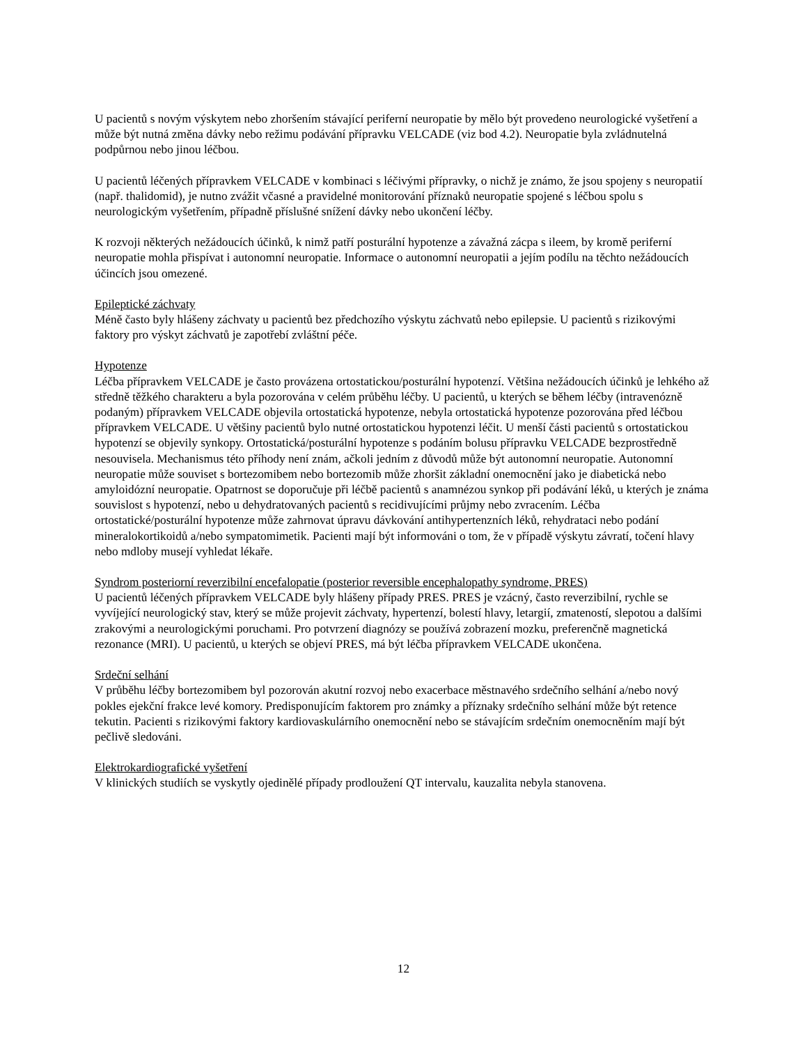U pacientů s novým výskytem nebo zhoršením stávající periferní neuropatie by mělo být provedeno neurologické vyšetření a může být nutná změna dávky nebo režimu podávání přípravku VELCADE (viz bod 4.2). Neuropatie byla zvládnutelná podpůrnou nebo jinou léčbou.
U pacientů léčených přípravkem VELCADE v kombinaci s léčivými přípravky, o nichž je známo, že jsou spojeny s neuropatií (např. thalidomid), je nutno zvážit včasné a pravidelné monitorování příznaků neuropatie spojené s léčbou spolu s neurologickým vyšetřením, případně příslušné snížení dávky nebo ukončení léčby.
K rozvoji některých nežádoucích účinků, k nimž patří posturální hypotenze a závažná zácpa s ileem, by kromě periferní neuropatie mohla přispívat i autonomní neuropatie. Informace o autonomní neuropatii a jejím podílu na těchto nežádoucích účincích jsou omezené.
Epileptické záchvaty
Méně často byly hlášeny záchvaty u pacientů bez předchozího výskytu záchvatů nebo epilepsie. U pacientů s rizikovými faktory pro výskyt záchvatů je zapotřebí zvláštní péče.
Hypotenze
Léčba přípravkem VELCADE je často provázena ortostatickou/posturální hypotenzí. Většina nežádoucích účinků je lehkého až středně těžkého charakteru a byla pozorována v celém průběhu léčby. U pacientů, u kterých se během léčby (intravenózně podaným) přípravkem VELCADE objevila ortostatická hypotenze, nebyla ortostatická hypotenze pozorována před léčbou přípravkem VELCADE. U většiny pacientů bylo nutné ortostatickou hypotenzi léčit. U menší části pacientů s ortostatickou hypotenzí se objevily synkopy. Ortostatická/posturální hypotenze s podáním bolusu přípravku VELCADE bezprostředně nesouvisela. Mechanismus této příhody není znám, ačkoli jedním z důvodů může být autonomní neuropatie. Autonomní neuropatie může souviset s bortezomibem nebo bortezomib může zhoršit základní onemocnění jako je diabetická nebo amyloidózní neuropatie. Opatrnost se doporučuje při léčbě pacientů s anamnézou synkop při podávání léků, u kterých je známa souvislost s hypotenzí, nebo u dehydratovaných pacientů s recidivujícími průjmy nebo zvracením. Léčba ortostatické/posturální hypotenze může zahrnovat úpravu dávkování antihypertenzních léků, rehydrataci nebo podání mineralokortikoidů a/nebo sympatomimetik. Pacienti mají být informováni o tom, že v případě výskytu závratí, točení hlavy nebo mdloby musejí vyhledat lékaře.
Syndrom posteriorní reverzibilní encefalopatie (posterior reversible encephalopathy syndrome, PRES)
U pacientů léčených přípravkem VELCADE byly hlášeny případy PRES. PRES je vzácný, často reverzibilní, rychle se vyvíjející neurologický stav, který se může projevit záchvaty, hypertenzí, bolestí hlavy, letargií, zmateností, slepotou a dalšími zrakovými a neurologickými poruchami. Pro potvrzení diagnózy se používá zobrazení mozku, preferenčně magnetická rezonance (MRI). U pacientů, u kterých se objeví PRES, má být léčba přípravkem VELCADE ukončena.
Srdeční selhání
V průběhu léčby bortezomibem byl pozorován akutní rozvoj nebo exacerbace městnavého srdečního selhání a/nebo nový pokles ejekční frakce levé komory. Predisponujícím faktorem pro známky a příznaky srdečního selhání může být retence tekutin. Pacienti s rizikovými faktory kardiovaskulárního onemocnění nebo se stávajícím srdečním onemocněním mají být pečlivě sledováni.
Elektrokardiografické vyšetření
V klinických studiích se vyskytly ojedinělé případy prodloužení QT intervalu, kauzalita nebyla stanovena.
12